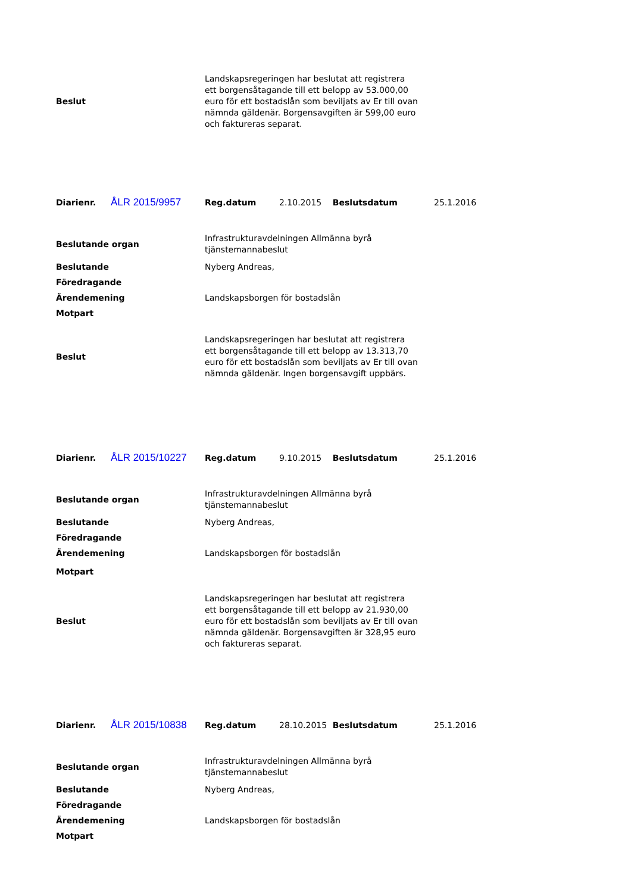| Beslut | Landskapsregeringen har beslutat att registrera ett borgensåtagande till ett belopp av 53.000,00 euro för ett bostadslån som beviljats av Er till ovan nämnda gäldenär. Borgensavgiften är 599,00 euro och faktureras separat. |
| Diarienr. | ÅLR 2015/9957 | Reg.datum | 2.10.2015 | Beslutsdatum | 25.1.2016 |
| Beslutande organ | Infrastrukturavdelningen Allmänna byrå tjänstemannabeslut |
| Beslutande | Nyberg Andreas, |
| Föredragande | |
| Ärendemening | Landskapsborgen för bostadslån |
| Motpart | |
| Beslut | Landskapsregeringen har beslutat att registrera ett borgensåtagande till ett belopp av 13.313,70 euro för ett bostadslån som beviljats av Er till ovan nämnda gäldenär. Ingen borgensavgift uppbärs. |
| Diarienr. | ÅLR 2015/10227 | Reg.datum | 9.10.2015 | Beslutsdatum | 25.1.2016 |
| Beslutande organ | Infrastrukturavdelningen Allmänna byrå tjänstemannabeslut |
| Beslutande | Nyberg Andreas, |
| Föredragande | |
| Ärendemening | Landskapsborgen för bostadslån |
| Motpart | |
| Beslut | Landskapsregeringen har beslutat att registrera ett borgensåtagande till ett belopp av 21.930,00 euro för ett bostadslån som beviljats av Er till ovan nämnda gäldenär. Borgensavgiften är 328,95 euro och faktureras separat. |
| Diarienr. | ÅLR 2015/10838 | Reg.datum | 28.10.2015 | Beslutsdatum | 25.1.2016 |
| Beslutande organ | Infrastrukturavdelningen Allmänna byrå tjänstemannabeslut |
| Beslutande | Nyberg Andreas, |
| Föredragande | |
| Ärendemening | Landskapsborgen för bostadslån |
| Motpart | |